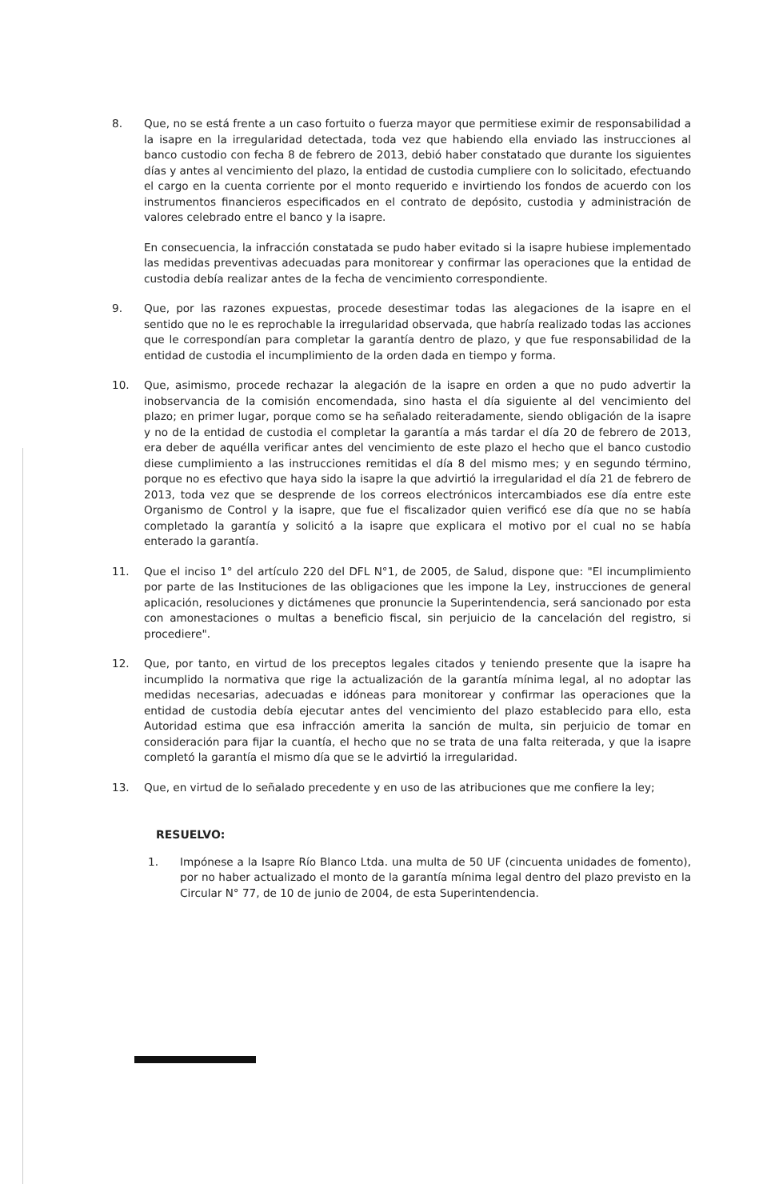8. Que, no se está frente a un caso fortuito o fuerza mayor que permitiese eximir de responsabilidad a la isapre en la irregularidad detectada, toda vez que habiendo ella enviado las instrucciones al banco custodio con fecha 8 de febrero de 2013, debió haber constatado que durante los siguientes días y antes al vencimiento del plazo, la entidad de custodia cumpliere con lo solicitado, efectuando el cargo en la cuenta corriente por el monto requerido e invirtiendo los fondos de acuerdo con los instrumentos financieros especificados en el contrato de depósito, custodia y administración de valores celebrado entre el banco y la isapre.
En consecuencia, la infracción constatada se pudo haber evitado si la isapre hubiese implementado las medidas preventivas adecuadas para monitorear y confirmar las operaciones que la entidad de custodia debía realizar antes de la fecha de vencimiento correspondiente.
9. Que, por las razones expuestas, procede desestimar todas las alegaciones de la isapre en el sentido que no le es reprochable la irregularidad observada, que habría realizado todas las acciones que le correspondían para completar la garantía dentro de plazo, y que fue responsabilidad de la entidad de custodia el incumplimiento de la orden dada en tiempo y forma.
10. Que, asimismo, procede rechazar la alegación de la isapre en orden a que no pudo advertir la inobservancia de la comisión encomendada, sino hasta el día siguiente al del vencimiento del plazo; en primer lugar, porque como se ha señalado reiteradamente, siendo obligación de la isapre y no de la entidad de custodia el completar la garantía a más tardar el día 20 de febrero de 2013, era deber de aquélla verificar antes del vencimiento de este plazo el hecho que el banco custodio diese cumplimiento a las instrucciones remitidas el día 8 del mismo mes; y en segundo término, porque no es efectivo que haya sido la isapre la que advirtió la irregularidad el día 21 de febrero de 2013, toda vez que se desprende de los correos electrónicos intercambiados ese día entre este Organismo de Control y la isapre, que fue el fiscalizador quien verificó ese día que no se había completado la garantía y solicitó a la isapre que explicara el motivo por el cual no se había enterado la garantía.
11. Que el inciso 1° del artículo 220 del DFL N°1, de 2005, de Salud, dispone que: "El incumplimiento por parte de las Instituciones de las obligaciones que les impone la Ley, instrucciones de general aplicación, resoluciones y dictámenes que pronuncie la Superintendencia, será sancionado por esta con amonestaciones o multas a beneficio fiscal, sin perjuicio de la cancelación del registro, si procediere".
12. Que, por tanto, en virtud de los preceptos legales citados y teniendo presente que la isapre ha incumplido la normativa que rige la actualización de la garantía mínima legal, al no adoptar las medidas necesarias, adecuadas e idóneas para monitorear y confirmar las operaciones que la entidad de custodia debía ejecutar antes del vencimiento del plazo establecido para ello, esta Autoridad estima que esa infracción amerita la sanción de multa, sin perjuicio de tomar en consideración para fijar la cuantía, el hecho que no se trata de una falta reiterada, y que la isapre completó la garantía el mismo día que se le advirtió la irregularidad.
13. Que, en virtud de lo señalado precedente y en uso de las atribuciones que me confiere la ley;
RESUELVO:
1. Impónese a la Isapre Río Blanco Ltda. una multa de 50 UF (cincuenta unidades de fomento), por no haber actualizado el monto de la garantía mínima legal dentro del plazo previsto en la Circular N° 77, de 10 de junio de 2004, de esta Superintendencia.